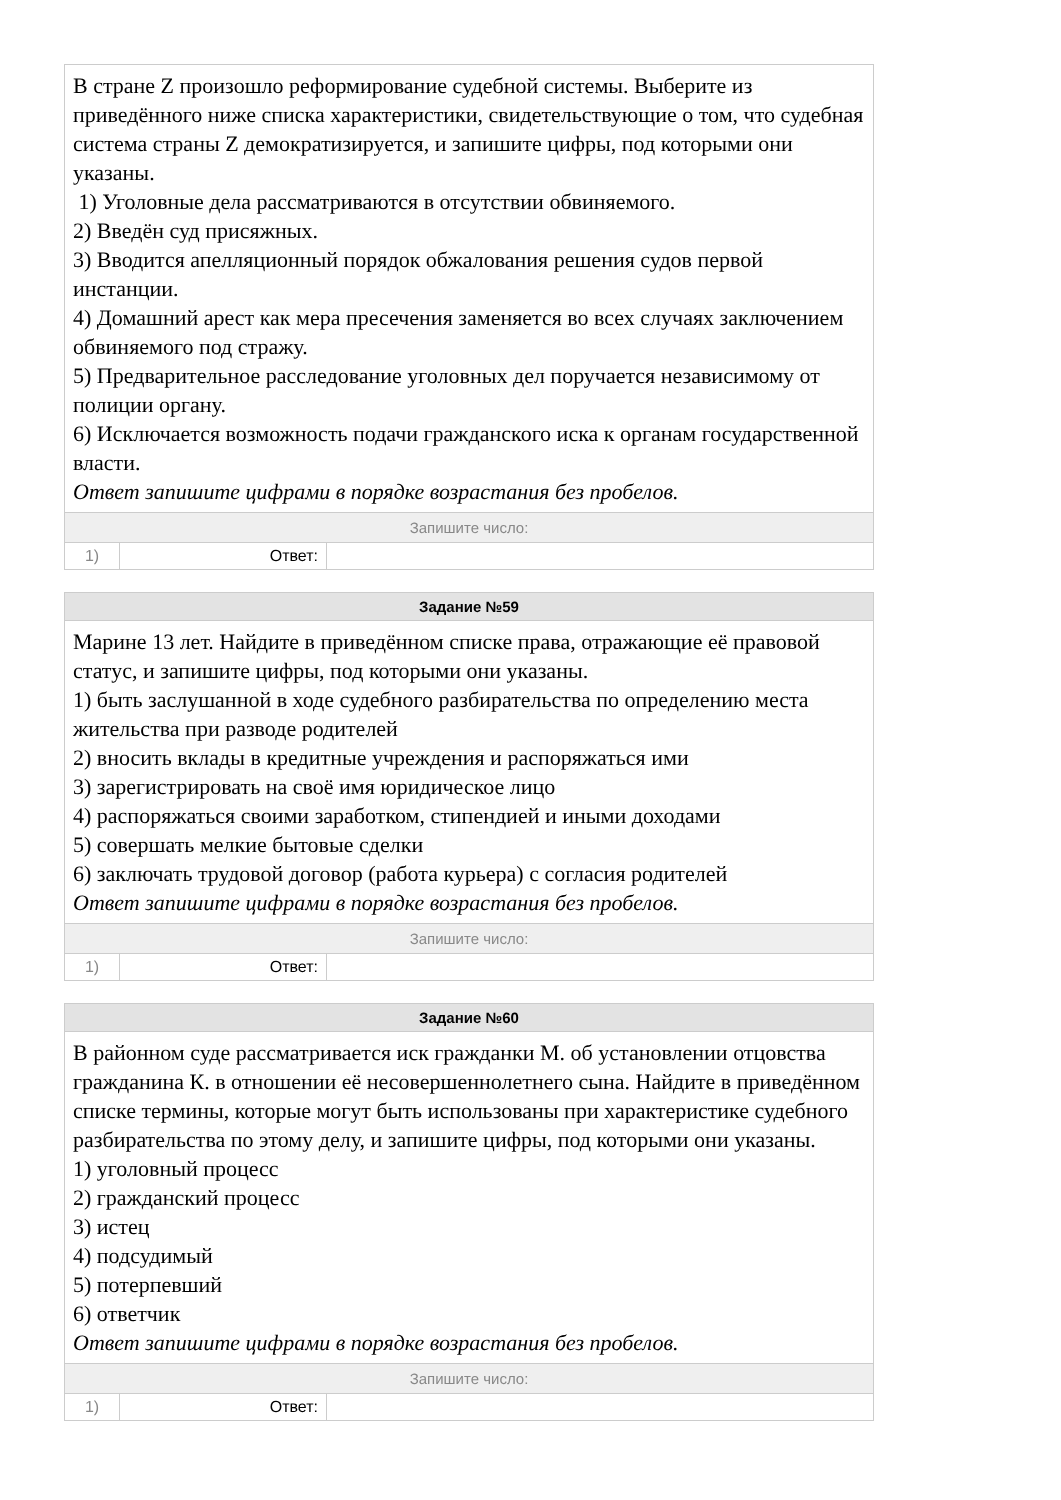В стране Z произошло реформирование судебной системы. Выберите из приведённого ниже списка характеристики, свидетельствующие о том, что судебная система страны Z демократизируется, и запишите цифры, под которыми они указаны.
1) Уголовные дела рассматриваются в отсутствии обвиняемого.
2) Введён суд присяжных.
3) Вводится апелляционный порядок обжалования решения судов первой инстанции.
4) Домашний арест как мера пресечения заменяется во всех случаях заключением обвиняемого под стражу.
5) Предварительное расследование уголовных дел поручается независимому от полиции органу.
6) Исключается возможность подачи гражданского иска к органам государственной власти.
Ответ запишите цифрами в порядке возрастания без пробелов.
Запишите число:
| 1) | Ответ: | |
Задание №59
Марине 13 лет. Найдите в приведённом списке права, отражающие её правовой статус, и запишите цифры, под которыми они указаны.
1) быть заслушанной в ходе судебного разбирательства по определению места жительства при разводе родителей
2) вносить вклады в кредитные учреждения и распоряжаться ими
3) зарегистрировать на своё имя юридическое лицо
4) распоряжаться своими заработком, стипендией и иными доходами
5) совершать мелкие бытовые сделки
6) заключать трудовой договор (работа курьера) с согласия родителей
Ответ запишите цифрами в порядке возрастания без пробелов.
Запишите число:
| 1) | Ответ: | |
Задание №60
В районном суде рассматривается иск гражданки М. об установлении отцовства гражданина К. в отношении её несовершеннолетнего сына. Найдите в приведённом списке термины, которые могут быть использованы при характеристике судебного разбирательства по этому делу, и запишите цифры, под которыми они указаны.
1) уголовный процесс
2) гражданский процесс
3) истец
4) подсудимый
5) потерпевший
6) ответчик
Ответ запишите цифрами в порядке возрастания без пробелов.
Запишите число:
| 1) | Ответ: | |